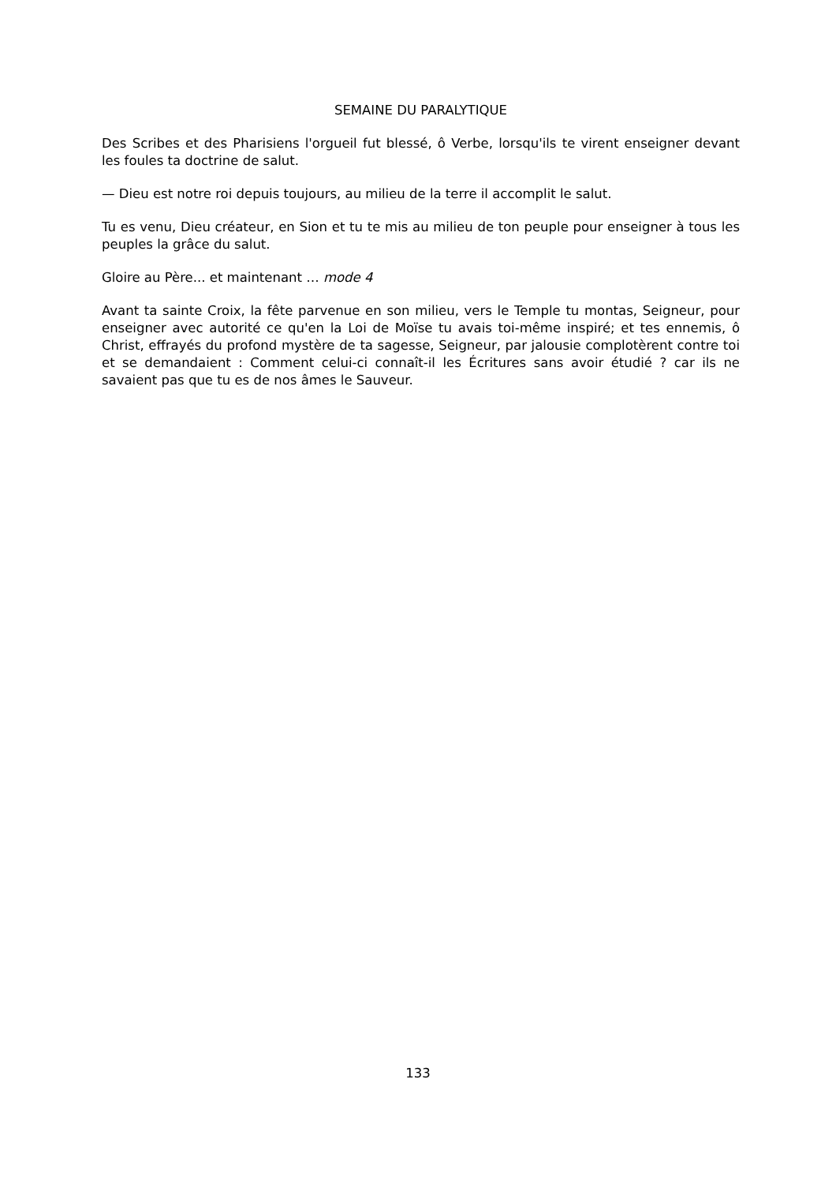SEMAINE DU PARALYTIQUE
Des Scribes et des Pharisiens l'orgueil fut blessé, ô Verbe, lorsqu'ils te virent enseigner devant les foules ta doctrine de salut.
— Dieu est notre roi depuis toujours, au milieu de la terre il accomplit le salut.
Tu es venu, Dieu créateur, en Sion et tu te mis au milieu de ton peuple pour enseigner à tous les peuples la grâce du salut.
Gloire au Père... et maintenant … mode 4
Avant ta sainte Croix, la fête parvenue en son milieu, vers le Temple tu montas, Seigneur, pour enseigner avec autorité ce qu'en la Loi de Moïse tu avais toi-même inspiré; et tes ennemis, ô Christ, effrayés du profond mystère de ta sagesse, Seigneur, par jalousie complotèrent contre toi et se demandaient : Comment celui-ci connaît-il les Écritures sans avoir étudié ? car ils ne savaient pas que tu es de nos âmes le Sauveur.
133